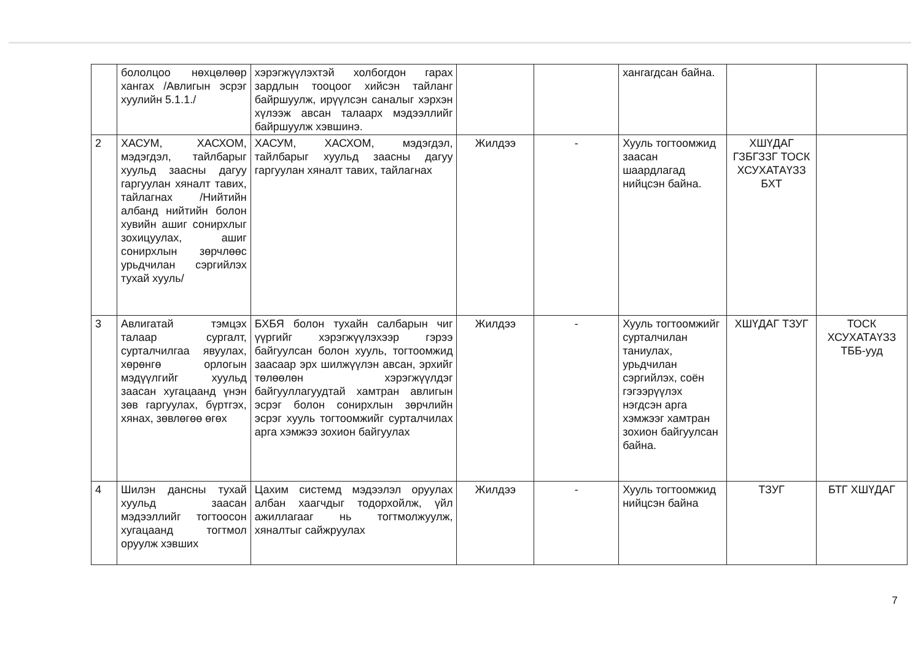| | бололцоо нөхцөлөөр хангах /Авлигын эсрэг хуулийн 5.1.1./ | хэрэгжүүлэхтэй холбогдон гарах зардлын тооцоог хийсэн тайланг байршуулж, ирүүлсэн саналыг хэрхэн хүлээж авсан талаарх мэдээллийг байршуулж хэвшинэ. | | | хангагдсан байна. | | |
| 2 | ХАСУМ, ХАСХОМ, мэдэгдэл, тайлбарыг хуульд заасны дагуу гаргуулан хяналт тавих, тайлагнах /Нийтийн албанд нийтийн болон хувийн ашиг сонирхлыг зохицуулах, ашиг сонирхлын зөрчлөөс урьдчилан сэргийлэх тухай хууль/ | ХАСУМ, ХАСХОМ, мэдэгдэл, тайлбарыг хуульд заасны дагуу гаргуулан хяналт тавих, тайлагнах | Жилдээ | - | Хууль тогтоомжид заасан шаардлагад нийцсэн байна. | ХШҮДАГ ГЗБГЗЗГ ТОСК ХСУХАТАҮЗЗ БХТ | |
| 3 | Авлигатай тэмцэх талаар сургалт, сурталчилгаа явуулах, хөрөнгө орлогын мэдүүлгийг хуульд заасан хугацаанд үнэн зөв гаргуулах, бүртгэх, хянах, зөвлөгөө өгөх | БХБЯ болон тухайн салбарын чиг үүргийг хэрэгжүүлэхээр гэрээ байгуулсан болон хууль, тогтоомжид заасаар эрх шилжүүлэн авсан, эрхийг төлөөлөн хэрэгжүүлдэг байгууллагуудтай хамтран авлигын эсрэг болон сонирхлын зөрчлийн эсрэг хууль тогтоомжийг сурталчилах арга хэмжээ зохион байгуулах | Жилдээ | - | Хууль тогтоомжийг сурталчилан таниулах, урьдчилан сэргийлэх, соён гэгээрүүлэх нэгдсэн арга хэмжээг хамтран зохион байгуулсан байна. | ХШҮДАГ ТЗУГ | ТОСК ХСУХАТАҮЗЗ ТББ-ууд |
| 4 | Шилэн дансны тухай хуульд заасан мэдээллийг тогтоосон хугацаанд тогтмол оруулж хэвших | Цахим системд мэдээлэл оруулах албан хаагчдыг тодорхойлж, үйл ажиллагааг нь тогтмолжуулж, хяналтыг сайжруулах | Жилдээ | - | Хууль тогтоомжид нийцсэн байна | ТЗУГ | БТГ ХШҮДАГ |
7